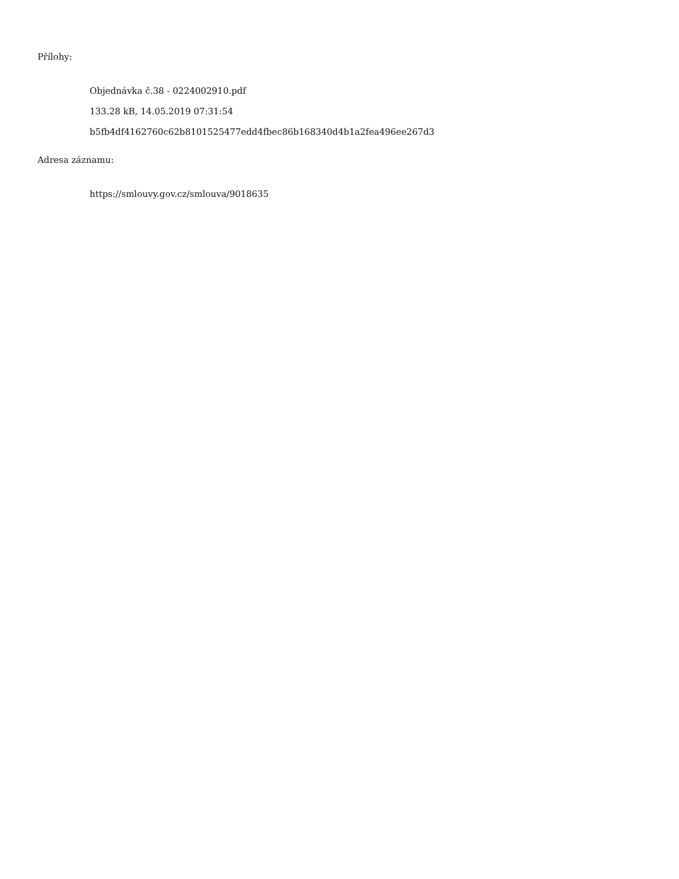Přílohy:
Objednávka č.38 - 0224002910.pdf
133.28 kB, 14.05.2019 07:31:54
b5fb4df4162760c62b8101525477edd4fbec86b168340d4b1a2fea496ee267d3
Adresa záznamu:
https://smlouvy.gov.cz/smlouva/9018635